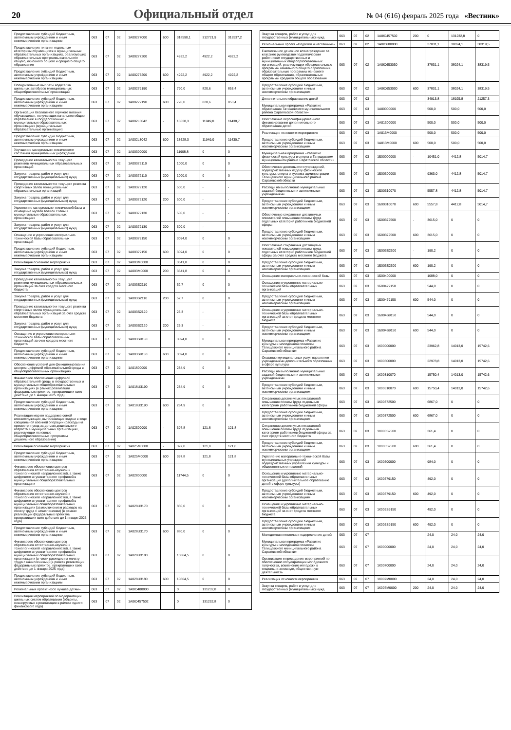20 Официальный отдел № 04 (616) февраль 2025 года «Вестник»
| Предоставление субсидий бюджетным, автономным учреждениям и иным некоммерческим организациям | 063 | 07 | 02 | 1А00277000 | 600 | 318590,1 | 312721,9 | 313537,2 |
| Предоставление питания отдельным категориям обучающихся в муниципальных образовательных организациях, реализующих образовательные программы начального общего, основного общего и среднего общего образования | 063 | 07 | 02 | 1А00277200 | | 4922,2 | 4922,2 | 4922,2 |
| Предоставление субсидий бюджетным, автономным учреждениям и иным некоммерческим организациям | 063 | 07 | 02 | 1А00277200 | 600 | 4922,2 | 4922,2 | 4922,2 |
| Поощрительные выплаты водителям школьных автобусов муниципальных общеобразовательных организаций | 063 | 07 | 02 | 1А00279190 | - | 790,0 | 820,6 | 853,4 |
| Предоставление субсидий бюджетным, автономным учреждениям и иным некоммерческим организациям | 063 | 07 | 02 | 1А00279190 | 600 | 790,0 | 820,6 | 853,4 |
| Организация бесплатного горячего питания обучающихся, получающих начальное общее образование в государственных и муниципальных образовательных организациях (муниципальные образовательные организации) | 063 | 07 | 02 | 1А002L3042 | - | 13628,3 | 11949,0 | 11430,7 |
| Предоставление субсидий бюджетным, автономным учреждениям и иным некоммерческим организациям | 063 | 07 | 02 | 1А002L3042 | 600 | 13628,3 | 11949,0 | 11430,7 |
| Улучшение материально-технического состояния муниципальных учреждений | 063 | 07 | 02 | 1А00300000 | | 11908,8 | 0 | 0 |
| Проведение капитального и текущего ремонтов муниципальных образовательных организаций | 063 | 07 | 02 | 1А00372110 | | 1000,0 | 0 | 0 |
| Закупка товаров, работ и услуг для государственных (муниципальных) нужд | 063 | 07 | 02 | 1А00372110 | 200 | 1000,0 | 0 | 0 |
| Проведение капитального и текущего ремонта спортивных залов муниципальных образовательных организаций | 063 | 07 | 02 | 1А00372120 | | 500,0 | - | - |
| Закупка товаров, работ и услуг для государственных (муниципальных) нужд | 063 | 07 | 02 | 1А00372120 | 200 | 500,0 | - | - |
| Укрепление материально-технической базы и оснащение музеев боевой славы в муниципальных образовательных организациях | 063 | 07 | 02 | 1А00372130 | | 500,0 | - | - |
| Закупка товаров, работ и услуг для государственных (муниципальных) нужд | 063 | 07 | 02 | 1А00372130 | 200 | 500,0 | - | - |
| Оснащение и укрепление материально-технической базы образовательных организаций | 063 | 07 | 02 | 1А00379150 | | 3094,0 | 0 | 0 |
| Предоставление субсидий бюджетным, автономным учреждениям и иным некоммерческим организациям | 063 | 07 | 02 | 1А00379150 | 600 | 3094,0 | 0 | 0 |
| Реализация основного мероприятия | 063 | 07 | 02 | 1А003М0000 | | 3641,8 | 0 | 0 |
| Закупка товаров, работ и услуг для государственных (муниципальных) нужд | 063 | 07 | 02 | 1А003М0000 | 200 | 3641,8 | 0 | 0 |
| Проведение капитального и текущего ремонтов муниципальных образовательных организаций за счет средств местного бюджета | 063 | 07 | 02 | 1А003S2110 | | 52,7 | 0 | 0 |
| Закупка товаров, работ и услуг для государственных (муниципальных) нужд | 063 | 07 | 02 | 1А003S2110 | 200 | 52,7 | 0 | 0 |
| Проведение капитального и текущего ремонта спортивных залов муниципальных образовательных организаций за счет средств местного бюджета | 063 | 07 | 02 | 1А003S2120 | | 26,3 | - | - |
| Закупка товаров, работ и услуг для государственных (муниципальных) нужд | 063 | 07 | 02 | 1А003S2120 | 200 | 26,3 | - | - |
| Оснащение и укрепление материально-технической базы образовательных организаций за счет средств местного бюджета | 063 | 07 | 02 | 1А003S9150 | | 3094,0 | 0 | 0 |
| Предоставление субсидий бюджетным, автономным учреждениям и иным некоммерческим организациям | 063 | 07 | 02 | 1А003S9150 | 600 | 3094,0 | 0 | 0 |
| Обеспечение условий для функционирования центров цифровой образовательной среды в общеобразовательных организациях | 063 | 07 | 02 | 1А01800000 | | 234,9 | 0 | 0 |
| Финансовое обеспечение цифровой образовательной среды в государственных и муниципальных общеобразовательных организациях (в рамках реализации федеральных проектов, прекративших свое действие до 1 января 2025 года) | 063 | 07 | 02 | 1А018U3190 | | 234,9 | 0 | 0 |
| Предоставление субсидий бюджетным, автономным учреждениям и иным некоммерческим организациям | 063 | 07 | 02 | 1А018U3190 | 600 | 234,9 | 0 | 0 |
| Реализация мер по поддержке семей военнослужащих, выполняющих задачи в ходе специальной военной операции (расходы на присмотр и уход за детьми дошкольного возраста в муниципальных организациях, реализующих основные общеобразовательные программы дошкольного образования) | 063 | 07 | 02 | 1А02500000 | - | 397,8 | 121,8 | 121,8 |
| Реализация основного мероприятия | 063 | 07 | 02 | 1А025М0000 | - | 397,8 | 121,8 | 121,8 |
| Предоставление субсидий бюджетным, автономным учреждениям и иным некоммерческим организациям | 063 | 07 | 02 | 1А025М0000 | 600 | 397,8 | 121,8 | 121,8 |
| Финансовое обеспечение центров образования естественно-научной и технологической направленностей, а также цифрового и гуманитарного профилей в муниципальных общеобразовательных организациях | 063 | 07 | 02 | 1А02800000 | | 11744,5 | 0 | 0 |
| Финансовое обеспечение центров образования естественно-научной и технологической направленностей, а также цифрового и гуманитарного профилей в муниципальных общеобразовательных организациях (за исключением расходов на оплату труда с начислениями) (в рамках реализации федеральных проектов, прекративших свое действие до 1 января 2025 года) | 063 | 07 | 02 | 1А028U3170 | | 880,0 | 0 | 0 |
| Предоставление субсидий бюджетным, автономным учреждениям и иным некоммерческим организациям | 063 | 07 | 02 | 1А028U3170 | 600 | 880,0 | 0 | 0 |
| Финансовое обеспечение центров образования естественно-научной и технологической направленностей, а также цифрового и гуманитарного профилей в муниципальных общеобразовательных организациях (в части расходов на оплату труда с начислениями) (в рамках реализации федеральных проектов, прекративших свое действие до 1 января 2025 года) | 063 | 07 | 02 | 1А028U3180 | | 10864,5 | 0 | 0 |
| Предоставление субсидий бюджетным, автономным учреждениям и иным некоммерческим организациям | 063 | 07 | 02 | 1А028U3180 | 600 | 10864,5 | 0 | 0 |
| Региональный проект «Все лучшее детям» | 063 | 07 | 02 | 1А0Ю400000 | | 0 | 131232,8 | 0 |
| Реализация мероприятий по модернизации школьных систем образования (объекты, планируемые к реализации в рамках одного финансового года) | 063 | 07 | 02 | 1А0Ю457502 | | 0 | 131232,8 | 0 |
| Закупка товаров, работ и услуг для государственных (муниципальных) нужд | 063 | 07 | 02 | 1А0Ю457502 | 200 | 0 | 131232,8 | 0 |
| Региональный проект «Педагоги и наставники» | 063 | 07 | 02 | 1А0Ю600000 | | 37831,1 | 38024,1 | 38319,5 |
| Ежемесячное денежное вознаграждение за классное руководство педагогическим работникам государственных и муниципальных общеобразовательных организаций, реализующих образовательные программы начального общего образования, образовательные программы основного общего образования, образовательные программы среднего общего образования | 063 | 07 | 02 | 1А0Ю653030 | | 37831,1 | 38024,1 | 38319,5 |
| Предоставление субсидий бюджетным, автономным учреждениям и иным некоммерческим организациям | 063 | 07 | 02 | 1А0Ю653030 | 600 | 37831,1 | 38024,1 | 38319,5 |
| Дополнительное образование детей | 063 | 07 | 03 | | | 34913,8 | 18925,8 | 21257,3 |
| Муниципальная программа «Развитие образования Татищевского муниципального района Саратовской области» | 063 | 07 | 03 | 1А00000000 | | 500,0 | 500,0 | 500,0 |
| Обеспечение персонифицированного финансирования дополнительного образования детей | 063 | 07 | 03 | 1А01300000 | | 500,0 | 500,0 | 500,0 |
| Реализация основного мероприятия | 063 | 07 | 03 | 1А013М0000 | | 500,0 | 500,0 | 500,0 |
| Предоставление субсидий бюджетным, автономным учреждениям и иным некоммерческим организациям | 063 | 07 | 03 | 1А013М0000 | 600 | 500,0 | 500,0 | 500,0 |
| Муниципальная программа «Развитие физической культуры и спорта в Татищевском муниципальном районе Саратовской области» | 063 | 07 | 03 | 1Б00000000 | - | 10451,0 | 4412,8 | 5014,7 |
| Обеспечение деятельности учреждений, подведомственных отделу физической культуры, спорта и туризма администрации Татищевского муниципального района Саратовской области | 063 | 07 | 03 | 1Б00300000 | - | 9363,0 | 4412,8 | 5014,7 |
| Расходы на выполнение муниципальных заданий бюджетными и автономными учреждениями | 063 | 07 | 03 | 1Б00310070 | - | 5557,8 | 4412,8 | 5014,7 |
| Предоставление субсидий бюджетным, автономным учреждениям и иным некоммерческим организациям | 063 | 07 | 03 | 1Б00310070 | 600 | 5557,8 | 4412,8 | 5014,7 |
| Обеспечение сохранения достигнутых показателей повышения оплаты труда отдельных категорий работников бюджетной сферы | 063 | 07 | 03 | 1Б00372500 | - | 3615,0 | 0 | 0 |
| Предоставление субсидий бюджетным, автономным учреждениям и иным некоммерческим организациям | 063 | 07 | 03 | 1Б00372500 | 600 | 3615,0 | 0 | 0 |
| Обеспечение сохранения достигнутых показателей повышения оплаты труда отдельных категорий работников бюджетной сферы за счет средств местного бюджета | 063 | 07 | 03 | 1Б003S2500 | - | 190,2 | 0 | 0 |
| Предоставление субсидий бюджетным, автономным учреждениям и иным некоммерческим организациям | 063 | 07 | 03 | 1Б003S2500 | 600 | 190,2 | 0 | 0 |
| Оснащение материально-технической базы | 063 | 07 | 03 | 1Б00400000 | | 1088,0 | 0 | 0 |
| Оснащение и укрепление материально-технической базы образовательных организаций | 063 | 07 | 03 | 1Б00479150 | | 544,0 | 0 | 0 |
| Предоставление субсидий бюджетным, автономным учреждениям и иным некоммерческим организациям | 063 | 07 | 03 | 1Б00479150 | 600 | 544,0 | 0 | 0 |
| Оснащение и укрепление материально-технической базы образовательных организаций за счет средств местного бюджета | 063 | 07 | 03 | 1Б004S9150 | | 544,0 | 0 | 0 |
| Предоставление субсидий бюджетным, автономным учреждениям и иным некоммерческим организациям | 063 | 07 | 03 | 1Б004S9150 | 600 | 544,0 | 0 | 0 |
| Муниципальная программа «Развитие культуры и молодежной политики Татищевского муниципального района Саратовской области» | 063 | 07 | 03 | 1К00000000 | | 23962,8 | 14013,0 | 15742,6 |
| Оказание муниципальных услуг населению учреждениями дополнительного образования в сфере культуры | 063 | 07 | 03 | 1К00300000 | | 22978,8 | 14013,0 | 15742,6 |
| Расходы на выполнение муниципальных заданий бюджетными и автономными учреждениями | 063 | 07 | 03 | 1К00310070 | | 15750,4 | 14013,0 | 15742,6 |
| Предоставление субсидий бюджетным, автономным учреждениям и иным некоммерческим организациям | 063 | 07 | 03 | 1К00310070 | 600 | 15750,4 | 14013,0 | 15742,6 |
| Сохранение достигнутых показателей повышения оплаты труда отдельным категориям работников бюджетной сферы | 063 | 07 | 03 | 1К00372500 | | 6867,0 | 0 | 0 |
| Предоставление субсидий бюджетным, автономным учреждениям и иным некоммерческим организациям | 063 | 07 | 03 | 1К00372500 | 600 | 6867,0 | 0 | 0 |
| Сохранение достигнутых показателей повышения оплаты труда отдельным категориям работников бюджетной сферы за счет средств местного бюджета | 063 | 07 | 03 | 1К003S2500 | | 361,4 | 0 | 0 |
| Предоставление субсидий бюджетным, автономным учреждениям и иным некоммерческим организациям | 063 | 07 | 03 | 1К003S2500 | 600 | 361,4 | 0 | 0 |
| Укрепление материально-технической базы муниципальных учреждений подведомственных управлению культуры и общественных отношений | 063 | 07 | 03 | 1К00500000 | | 984,0 | 0 | 0 |
| Оснащение и укрепление материально-технической базы образовательных организаций (дополнительное образование детей в сфере культуры) | 063 | 07 | 03 | 1К00579150 | | 492,0 | 0 | 0 |
| Предоставление субсидий бюджетным, автономным учреждениям и иным некоммерческим организациям | 063 | 07 | 03 | 1К00579150 | 600 | 492,0 | 0 | 0 |
| Оснащение и укрепление материально-технической базы образовательных организаций за счет средств местного бюджета | 063 | 07 | 03 | 1К005S9150 | | 492,0 | 0 | 0 |
| Предоставление субсидий бюджетным, автономным учреждениям и иным некоммерческим организациям | 063 | 07 | 03 | 1К005S9150 | 600 | 492,0 | 0 | 0 |
| Молодежная политика и оздоровление детей | 063 | 07 | 07 | | | 24,0 | 24,0 | 24,0 |
| Муниципальная программа «Развитие культуры и молодежной политики Татищевского муниципального района Саратовской области» | 063 | 07 | 07 | 1К00000000 | | 24,0 | 24,0 | 24,0 |
| Организация и проведение мероприятий по обеспечению популяризации молодежного творчества, вовлечение молодежи в социально-активную, общественную деятельность | 063 | 07 | 07 | 1К00700000 | | 24,0 | 24,0 | 24,0 |
| Реализация основного мероприятия | 063 | 07 | 07 | 1К007М0000 | | 24,0 | 24,0 | 24,0 |
| Закупка товаров, работ и услуг для государственных (муниципальных) нужд | 063 | 07 | 07 | 1К007М0000 | 200 | 24,0 | 24,0 | 24,0 |